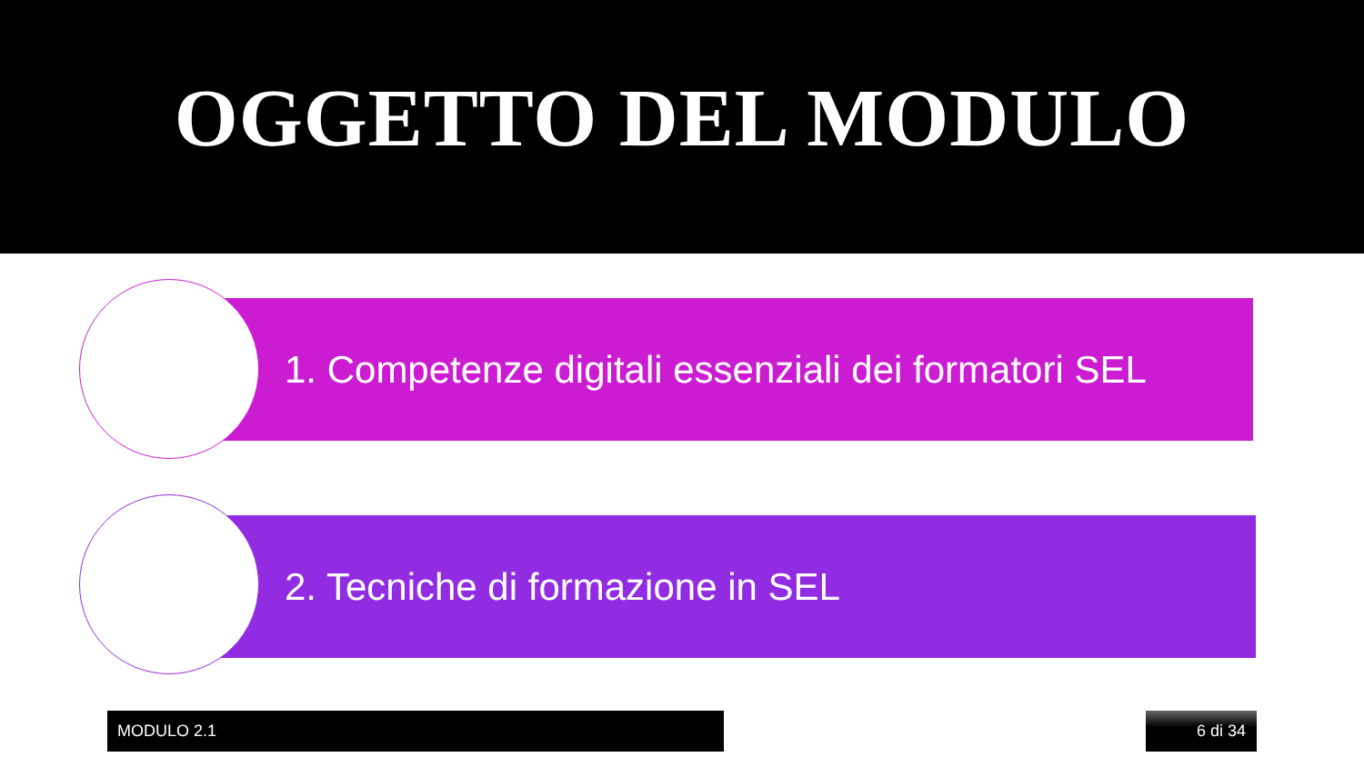OGGETTO DEL MODULO
1. Competenze digitali essenziali dei formatori SEL
2. Tecniche di formazione in SEL
MODULO 2.1 6 di 34